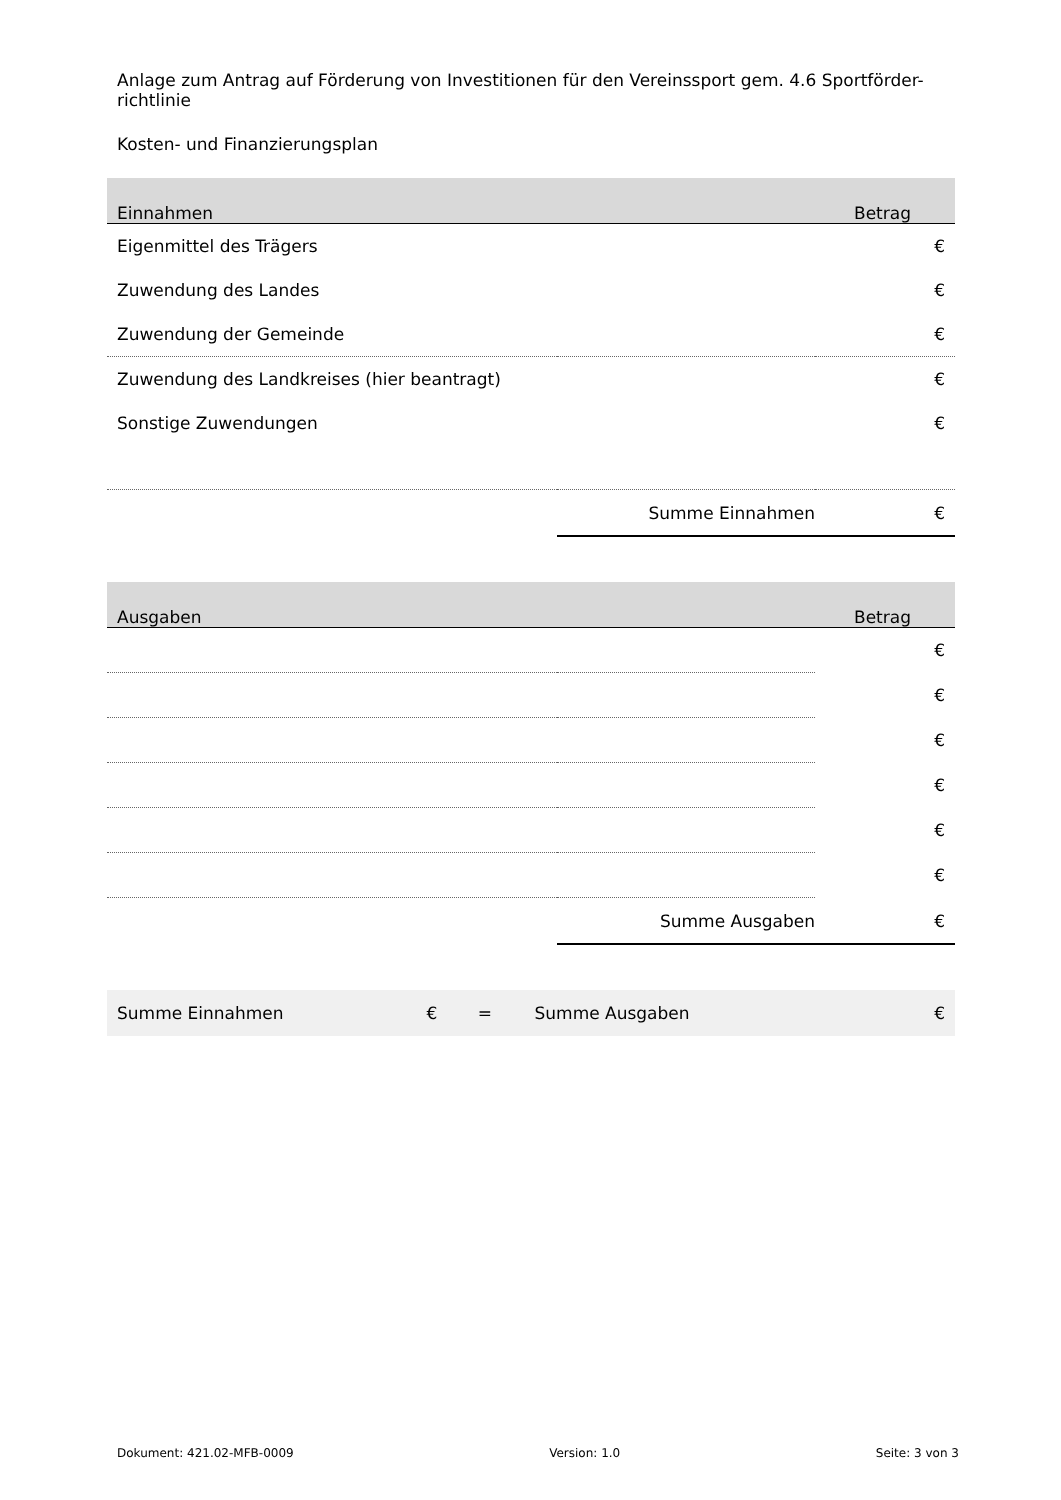Anlage zum Antrag auf Förderung von Investitionen für den Vereinssport gem. 4.6 Sportförder-richtlinie
Kosten- und Finanzierungsplan
| Einnahmen | Betrag | |
| --- | --- | --- |
| Eigenmittel des Trägers | | € |
| Zuwendung des Landes | | € |
| Zuwendung der Gemeinde | | € |
| Zuwendung des Landkreises (hier beantragt) | | € |
| Sonstige Zuwendungen | | € |
| | Summe Einnahmen € | |
| Ausgaben | Betrag | |
| --- | --- | --- |
| | | € |
| | | € |
| | | € |
| | | € |
| | | € |
| | | € |
| | Summe Ausgaben € | |
| Summe Einnahmen | € | = | Summe Ausgaben | € |
Dokument: 421.02-MFB-0009 Version: 1.0 Seite: 3 von 3